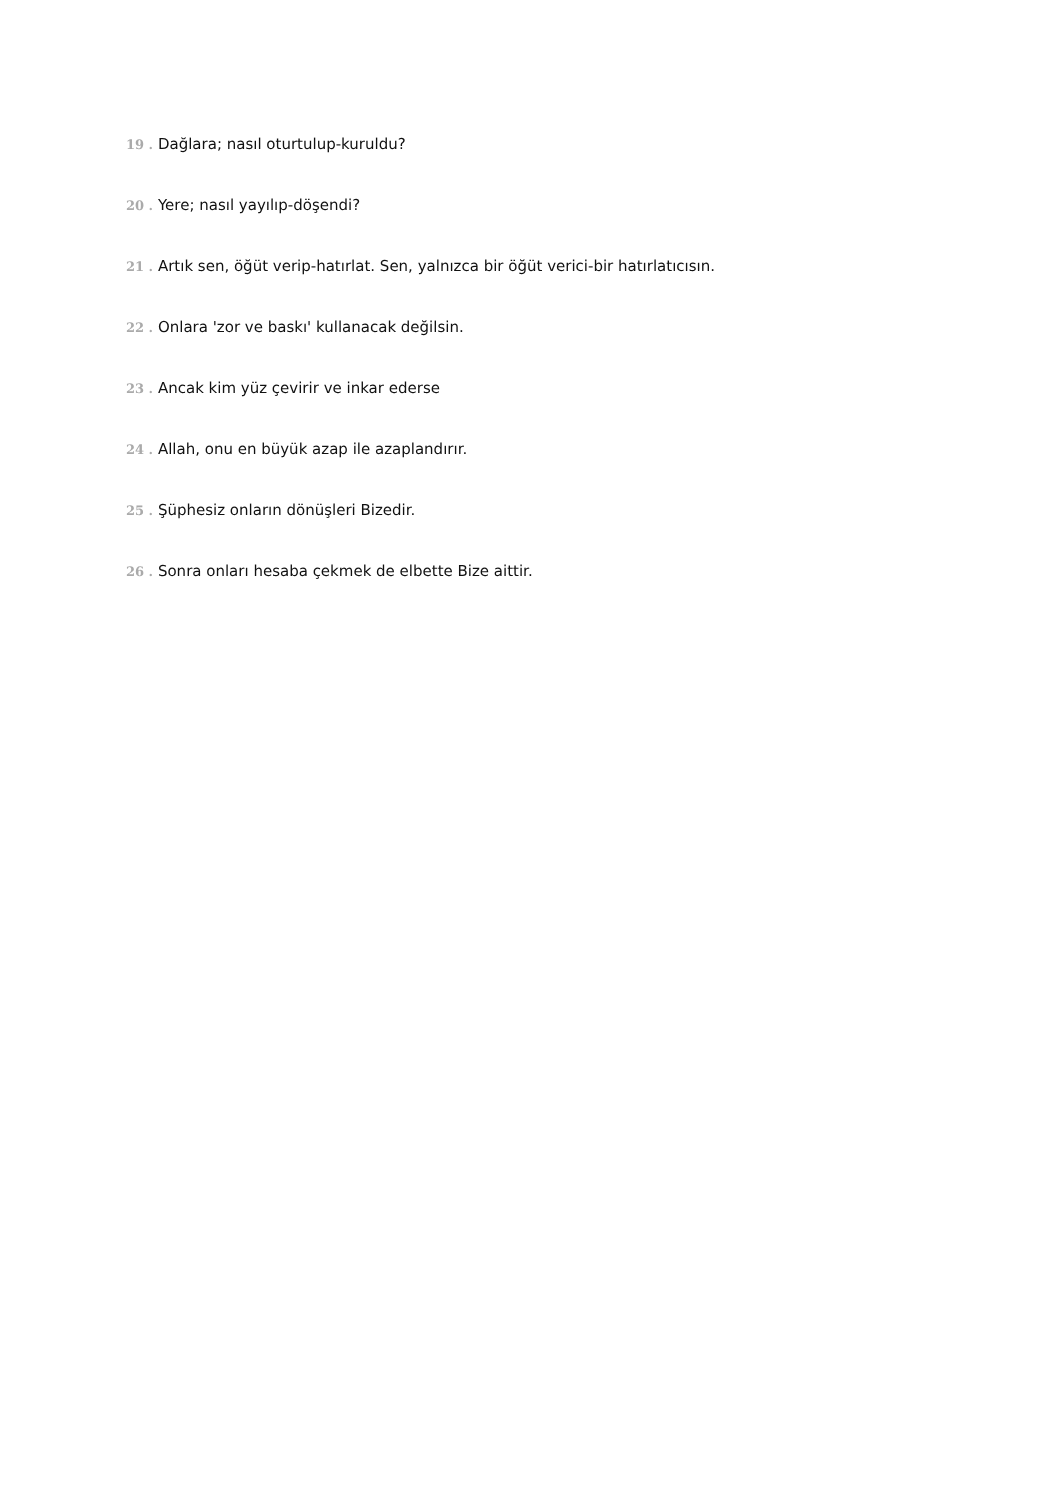19 . Dağlara; nasıl oturtulup-kuruldu?
20 . Yere; nasıl yayılıp-döşendi?
21 . Artık sen, öğüt verip-hatırlat. Sen, yalnızca bir öğüt verici-bir hatırlatıcısın.
22 . Onlara 'zor ve baskı' kullanacak değilsin.
23 . Ancak kim yüz çevirir ve inkar ederse
24 . Allah, onu en büyük azap ile azaplandırır.
25 . Şüphesiz onların dönüşleri Bizedir.
26 . Sonra onları hesaba çekmek de elbette Bize aittir.